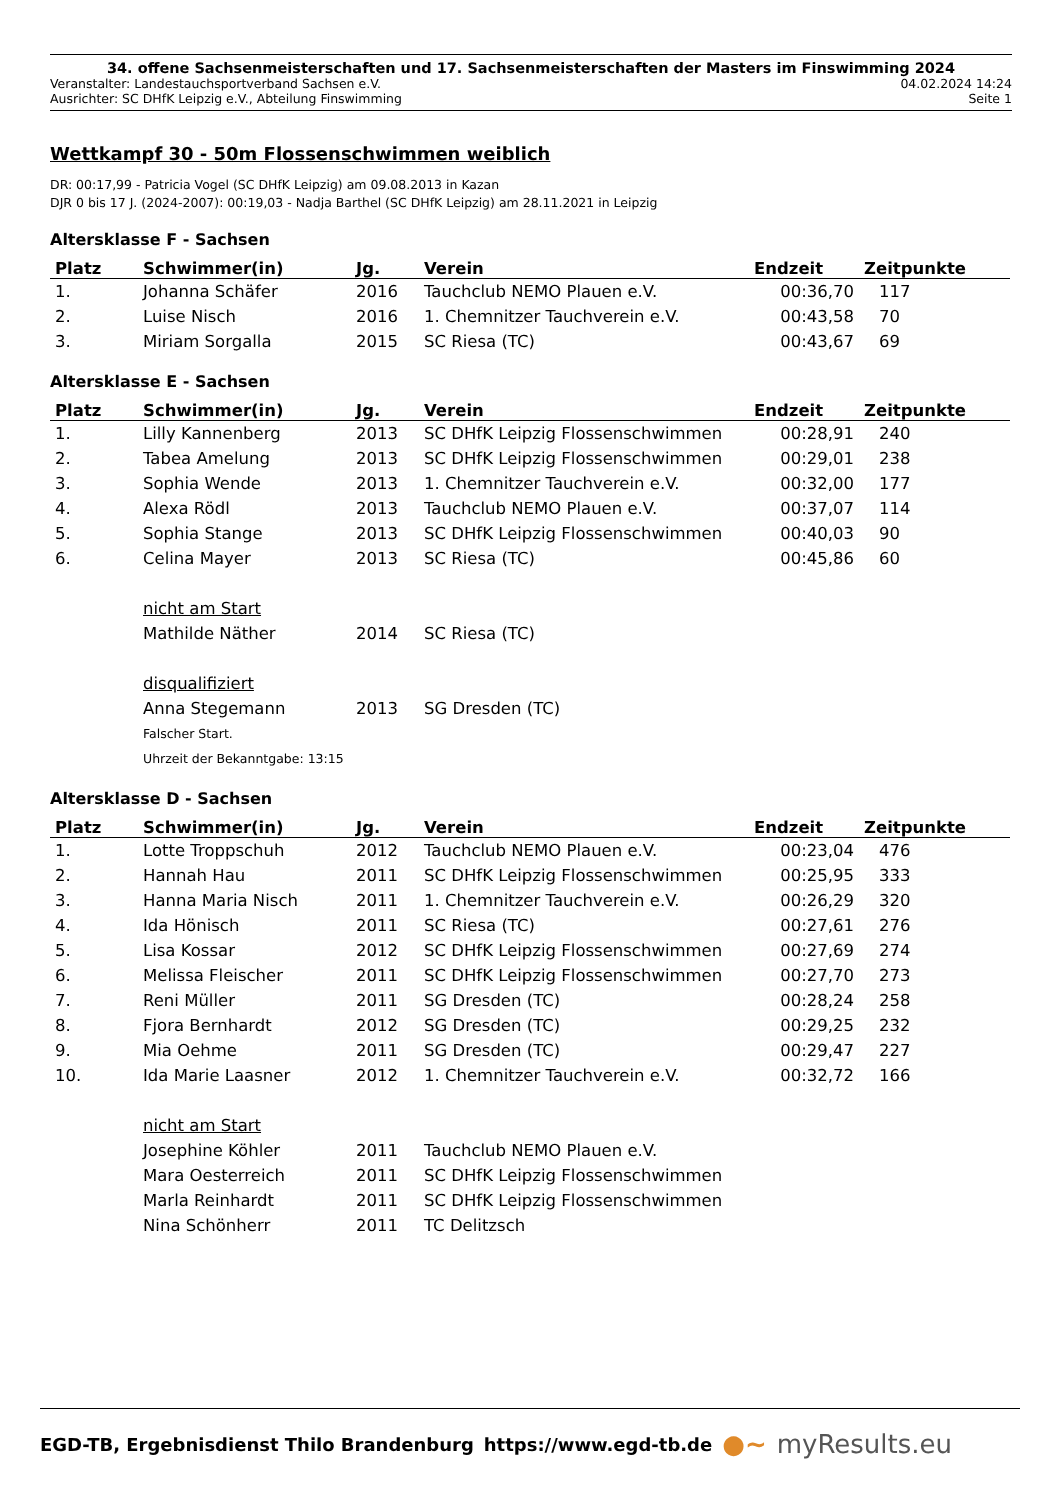34. offene Sachsenmeisterschaften und 17. Sachsenmeisterschaften der Masters im Finswimming 2024
Veranstalter: Landestauchsportverband Sachsen e.V. 04.02.2024 14:24
Ausrichter: SC DHfK Leipzig e.V., Abteilung Finswimming Seite 1
Wettkampf 30 - 50m Flossenschwimmen weiblich
DR: 00:17,99 - Patricia Vogel (SC DHfK Leipzig) am 09.08.2013 in Kazan
DJR 0 bis 17 J. (2024-2007): 00:19,03 - Nadja Barthel (SC DHfK Leipzig) am 28.11.2021 in Leipzig
Altersklasse F - Sachsen
| Platz | Schwimmer(in) | Jg. | Verein | Endzeit | Zeitpunkte |
| --- | --- | --- | --- | --- | --- |
| 1. | Johanna Schäfer | 2016 | Tauchclub NEMO Plauen e.V. | 00:36,70 | 117 |
| 2. | Luise Nisch | 2016 | 1. Chemnitzer Tauchverein e.V. | 00:43,58 | 70 |
| 3. | Miriam Sorgalla | 2015 | SC Riesa (TC) | 00:43,67 | 69 |
Altersklasse E - Sachsen
| Platz | Schwimmer(in) | Jg. | Verein | Endzeit | Zeitpunkte |
| --- | --- | --- | --- | --- | --- |
| 1. | Lilly Kannenberg | 2013 | SC DHfK Leipzig Flossenschwimmen | 00:28,91 | 240 |
| 2. | Tabea Amelung | 2013 | SC DHfK Leipzig Flossenschwimmen | 00:29,01 | 238 |
| 3. | Sophia Wende | 2013 | 1. Chemnitzer Tauchverein e.V. | 00:32,00 | 177 |
| 4. | Alexa Rödl | 2013 | Tauchclub NEMO Plauen e.V. | 00:37,07 | 114 |
| 5. | Sophia Stange | 2013 | SC DHfK Leipzig Flossenschwimmen | 00:40,03 | 90 |
| 6. | Celina Mayer | 2013 | SC Riesa (TC) | 00:45,86 | 60 |
| | nicht am Start | | | | |
| | Mathilde Näther | 2014 | SC Riesa (TC) | | |
| | disqualifiziert | | | | |
| | Anna Stegemann | 2013 | SG Dresden (TC) | | |
| | Falscher Start. | | | | |
| | Uhrzeit der Bekanntgabe: 13:15 | | | | |
Altersklasse D - Sachsen
| Platz | Schwimmer(in) | Jg. | Verein | Endzeit | Zeitpunkte |
| --- | --- | --- | --- | --- | --- |
| 1. | Lotte Troppschuh | 2012 | Tauchclub NEMO Plauen e.V. | 00:23,04 | 476 |
| 2. | Hannah Hau | 2011 | SC DHfK Leipzig Flossenschwimmen | 00:25,95 | 333 |
| 3. | Hanna Maria Nisch | 2011 | 1. Chemnitzer Tauchverein e.V. | 00:26,29 | 320 |
| 4. | Ida Hönisch | 2011 | SC Riesa (TC) | 00:27,61 | 276 |
| 5. | Lisa Kossar | 2012 | SC DHfK Leipzig Flossenschwimmen | 00:27,69 | 274 |
| 6. | Melissa Fleischer | 2011 | SC DHfK Leipzig Flossenschwimmen | 00:27,70 | 273 |
| 7. | Reni Müller | 2011 | SG Dresden (TC) | 00:28,24 | 258 |
| 8. | Fjora Bernhardt | 2012 | SG Dresden (TC) | 00:29,25 | 232 |
| 9. | Mia Oehme | 2011 | SG Dresden (TC) | 00:29,47 | 227 |
| 10. | Ida Marie Laasner | 2012 | 1. Chemnitzer Tauchverein e.V. | 00:32,72 | 166 |
| | nicht am Start | | | | |
| | Josephine Köhler | 2011 | Tauchclub NEMO Plauen e.V. | | |
| | Mara Oesterreich | 2011 | SC DHfK Leipzig Flossenschwimmen | | |
| | Marla Reinhardt | 2011 | SC DHfK Leipzig Flossenschwimmen | | |
| | Nina Schönherr | 2011 | TC Delitzsch | | |
EGD-TB, Ergebnisdienst Thilo Brandenburg https://www.egd-tb.de ●~ myResults.eu